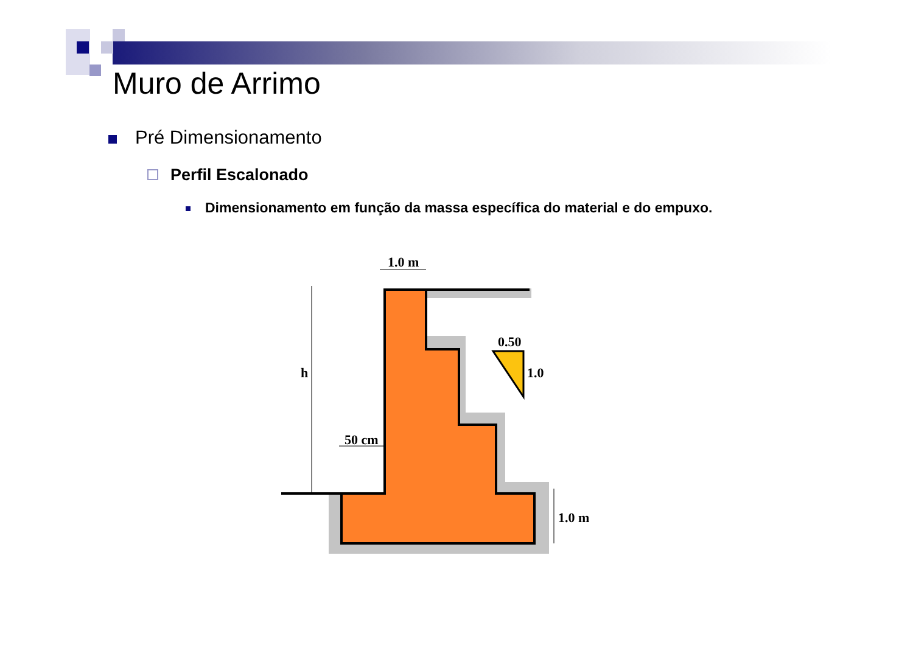Muro de Arrimo
Pré Dimensionamento
Perfil Escalonado
Dimensionamento em função da massa específica do material e do empuxo.
1.0 m
0.50
1.0
h
50 cm
1.0 m